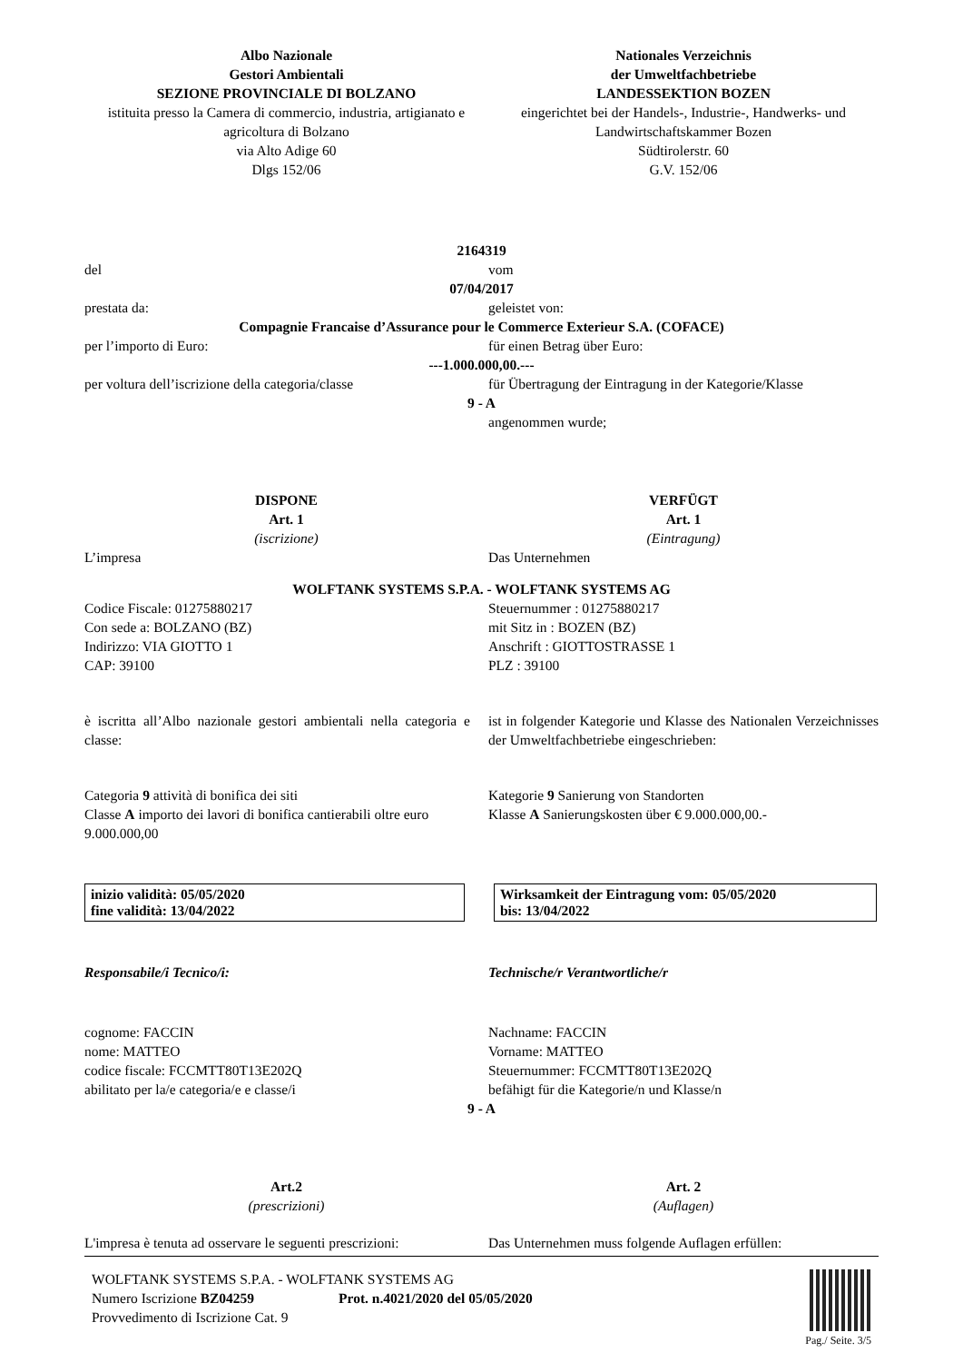Albo Nazionale
Gestori Ambientali
SEZIONE PROVINCIALE DI BOLZANO
istituita presso la Camera di commercio, industria, artigianato e agricoltura di Bolzano
via Alto Adige 60
Dlgs 152/06
Nationales Verzeichnis
der Umweltfachbetriebe
LANDESSEKTION BOZEN
eingerichtet bei der Handels-, Industrie-, Handwerks- und Landwirtschaftskammer Bozen
Südtirolerstr. 60
G.V. 152/06
2164319
del vom
07/04/2017
prestata da: geleistet von:
Compagnie Francaise d’Assurance pour le Commerce Exterieur S.A. (COFACE)
per l’importo di Euro: für einen Betrag über Euro:
---1.000.000,00.---
per voltura dell’iscrizione della categoria/classe
für Übertragung der Eintragung in der Kategorie/Klasse
9 - A
angenommen wurde;
DISPONE
Art. 1
(iscrizione)
VERFÜGT
Art. 1
(Eintragung)
L’impresa Das Unternehmen
WOLFTANK SYSTEMS S.P.A. - WOLFTANK SYSTEMS AG
Codice Fiscale: 01275880217
Con sede a: BOLZANO (BZ)
Indirizzo: VIA GIOTTO 1
CAP: 39100
Steuernummer : 01275880217
mit Sitz in : BOZEN (BZ)
Anschrift : GIOTTOSTRASSE 1
PLZ : 39100
è iscritta all’Albo nazionale gestori ambientali nella categoria e classe:
ist in folgender Kategorie und Klasse des Nationalen Verzeichnisses der Umweltfachbetriebe eingeschrieben:
Categoria 9 attività di bonifica dei siti
Classe A importo dei lavori di bonifica cantierabili oltre euro 9.000.000,00
Kategorie 9 Sanierung von Standorten
Klasse A Sanierungskosten über € 9.000.000,00.-
inizio validità: 05/05/2020
fine validità: 13/04/2022
Wirksamkeit der Eintragung vom: 05/05/2020
bis: 13/04/2022
Responsabile/i Tecnico/i: Technische/r Verantwortliche/r
cognome: FACCIN
nome: MATTEO
codice fiscale: FCCMTT80T13E202Q
abilitato per la/e categoria/e e classe/i
Nachname: FACCIN
Vorname: MATTEO
Steuernummer: FCCMTT80T13E202Q
befähigt für die Kategorie/n und Klasse/n
9 - A
Art.2
(prescrizioni)
Art. 2
(Auflagen)
L'impresa è tenuta ad osservare le seguenti prescrizioni:
Das Unternehmen muss folgende Auflagen erfüllen:
WOLFTANK SYSTEMS S.P.A. - WOLFTANK SYSTEMS AG
Numero Iscrizione BZ04259 Prot. n.4021/2020 del 05/05/2020
Provvedimento di Iscrizione Cat. 9
Pag./ Seite. 3/5